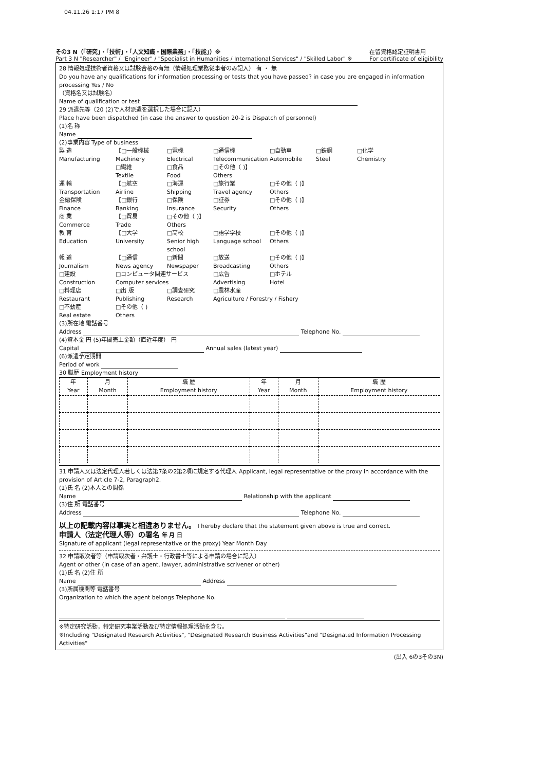04.11.26 1:17 PM 8
その3 N（「研究」・「技術」・「人文知識・国際業務」・「技能」）※
Part 3 N "Researcher" / "Engineer" / "Specialist in Humanities / International Services" / "Skilled Labor" ※
在留資格認定証明書用
For certificate of eligibility
28 情報処理技術者資格又は試験合格の有無（情報処理業務従事者のみ記入） 有 ・ 無
Do you have any qualifications for information processing or tests that you have passed? in case you are engaged in information processing Yes / No
（資格名又は試験名）
Name of qualification or test
29 派遣先等（20 (2)で人材派遣を選択した場合に記入）
Place have been dispatched (in case the answer to question 20-2 is Dispatch of personnel)
(1)名 称
Name
(2)事業内容 Type of business
製 造
Manufacturing 【□一般機械
Machinery □電機
Electrical □通信機
Telecommunication □自動車
Automobile □鉄鋼
Steel □化学
Chemistry
□繊維
Textile □食品
Food □その他（ )】
Others
運 輸
Transportation 【□航空
Airline □海運
Shipping □旅行業
Travel agency □その他（ )】
Others
金融保険
Finance 【□銀行
Banking □保険
Insurance □証券
Security □その他（ )】
Others
商 業
Commerce 【□貿易
Trade □その他（ )】
Others
教 育
Education 【□大学
University □高校
Senior high school □語学学校
Language school □その他（ )】
Others
報 道
Journalism 【□通信
News agency □新聞
Newspaper □放送
Broadcasting □その他（ )】
Others
□建設
Construction □コンピュータ関連サービス
Computer services □広告
Advertising □ホテル
Hotel
□料理店
Restaurant □出 版
Publishing □調査研究
Research □農林水産
Agriculture / Forestry / Fishery
□不動産
Real estate □その他（ )
Others
(3)所在地 電話番号
Address Telephone No.
(4)資本金 円 (5)年間売上金額（直近年度） 円
Capital Annual sales (latest year)
(6)派遣予定期間
Period of work
30 職歴 Employment history
| 年 Year | 月 Month | 職 歴 Employment history | 年 Year | 月 Month | 職 歴 Employment history |
| --- | --- | --- | --- | --- | --- |
31 申請人又は法定代理人若しくは法第7条の2第2項に規定する代理人 Applicant, legal representative or the proxy in accordance with the provision of Article 7-2, Paragraph2.
(1)氏 名 (2)本人との関係
Name Relationship with the applicant
(3)住 所 電話番号
Address Telephone No.
以上の記載内容は事実と相違ありません。 I hereby declare that the statement given above is true and correct.
申請人（法定代理人等）の署名 年 月 日
Signature of applicant (legal representative or the proxy) Year Month Day
32 申請取次者等（申請取次者・弁護士・行政書士等による申請の場合に記入）
Agent or other (in case of an agent, lawyer, administrative scrivener or other)
(1)氏 名 (2)住 所
Name Address
(3)所属機関等 電話番号
Organization to which the agent belongs Telephone No.
※特定研究活動，特定研究事業活動及び特定情報処理活動を含む。
※Including "Designated Research Activities", "Designated Research Business Activities"and "Designated Information Processing Activities"
(出入 6の3その3N)